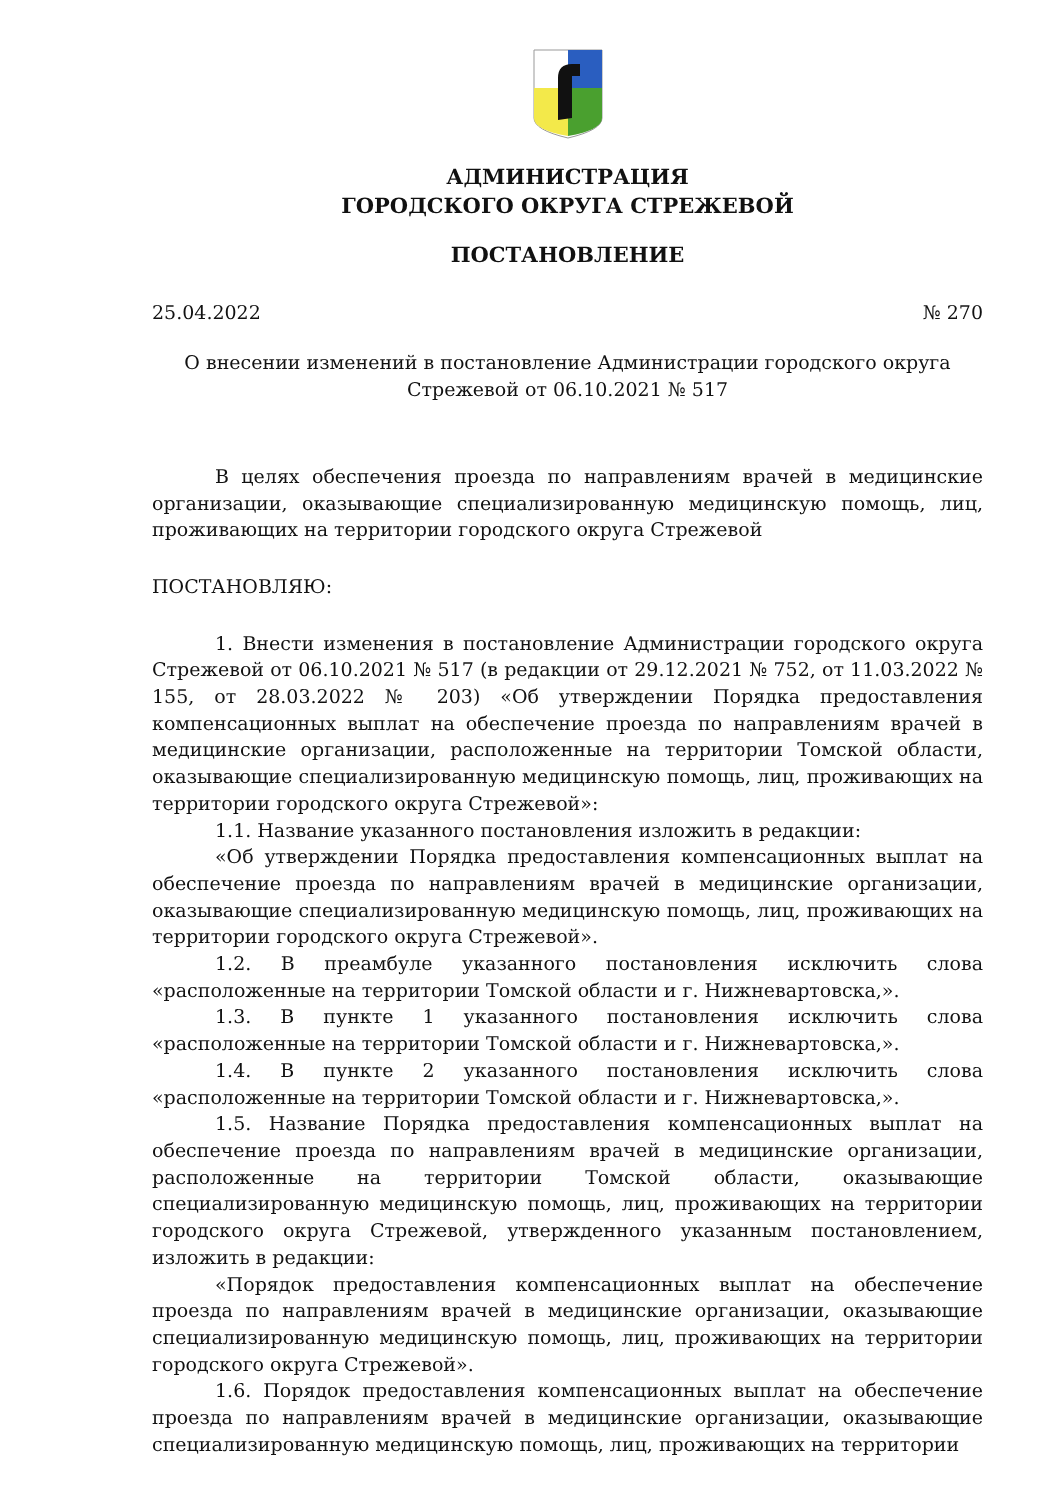АДМИНИСТРАЦИЯ
ГОРОДСКОГО ОКРУГА СТРЕЖЕВОЙ
ПОСТАНОВЛЕНИЕ
25.04.2022 № 270
О внесении изменений в постановление Администрации городского округа Стрежевой от 06.10.2021 № 517
В целях обеспечения проезда по направлениям врачей в медицинские организации, оказывающие специализированную медицинскую помощь, лиц, проживающих на территории городского округа Стрежевой
ПОСТАНОВЛЯЮ:
1. Внести изменения в постановление Администрации городского округа Стрежевой от 06.10.2021 № 517 (в редакции от 29.12.2021 № 752, от 11.03.2022 № 155, от 28.03.2022 № 203) «Об утверждении Порядка предоставления компенсационных выплат на обеспечение проезда по направлениям врачей в медицинские организации, расположенные на территории Томской области, оказывающие специализированную медицинскую помощь, лиц, проживающих на территории городского округа Стрежевой»:
1.1. Название указанного постановления изложить в редакции:
«Об утверждении Порядка предоставления компенсационных выплат на обеспечение проезда по направлениям врачей в медицинские организации, оказывающие специализированную медицинскую помощь, лиц, проживающих на территории городского округа Стрежевой».
1.2. В преамбуле указанного постановления исключить слова «расположенные на территории Томской области и г. Нижневартовска,».
1.3. В пункте 1 указанного постановления исключить слова «расположенные на территории Томской области и г. Нижневартовска,».
1.4. В пункте 2 указанного постановления исключить слова «расположенные на территории Томской области и г. Нижневартовска,».
1.5. Название Порядка предоставления компенсационных выплат на обеспечение проезда по направлениям врачей в медицинские организации, расположенные на территории Томской области, оказывающие специализированную медицинскую помощь, лиц, проживающих на территории городского округа Стрежевой, утвержденного указанным постановлением, изложить в редакции:
«Порядок предоставления компенсационных выплат на обеспечение проезда по направлениям врачей в медицинские организации, оказывающие специализированную медицинскую помощь, лиц, проживающих на территории городского округа Стрежевой».
1.6. Порядок предоставления компенсационных выплат на обеспечение проезда по направлениям врачей в медицинские организации, оказывающие специализированную медицинскую помощь, лиц, проживающих на территории